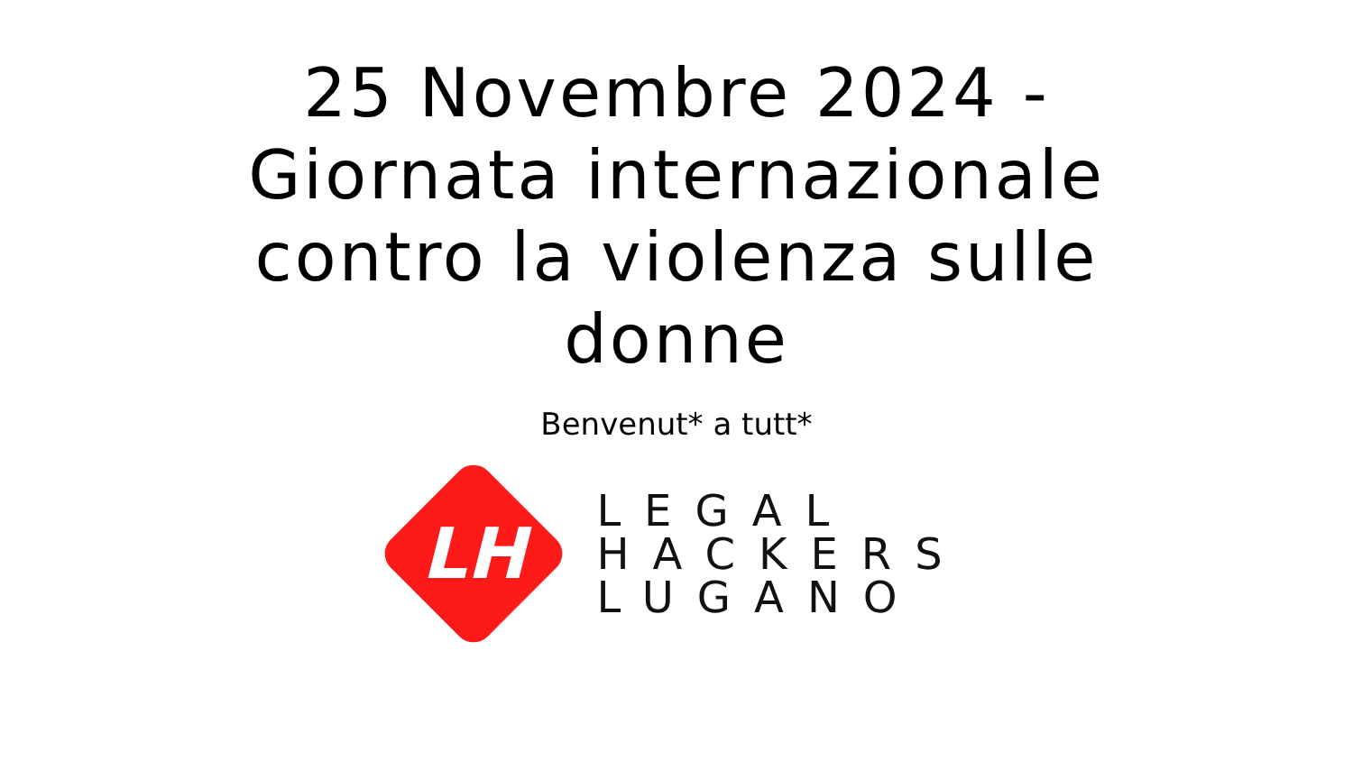25 Novembre 2024 - Giornata internazionale contro la violenza sulle donne
Benvenut* a tutt*
LH
LEGAL
HACKERS
LUGANO